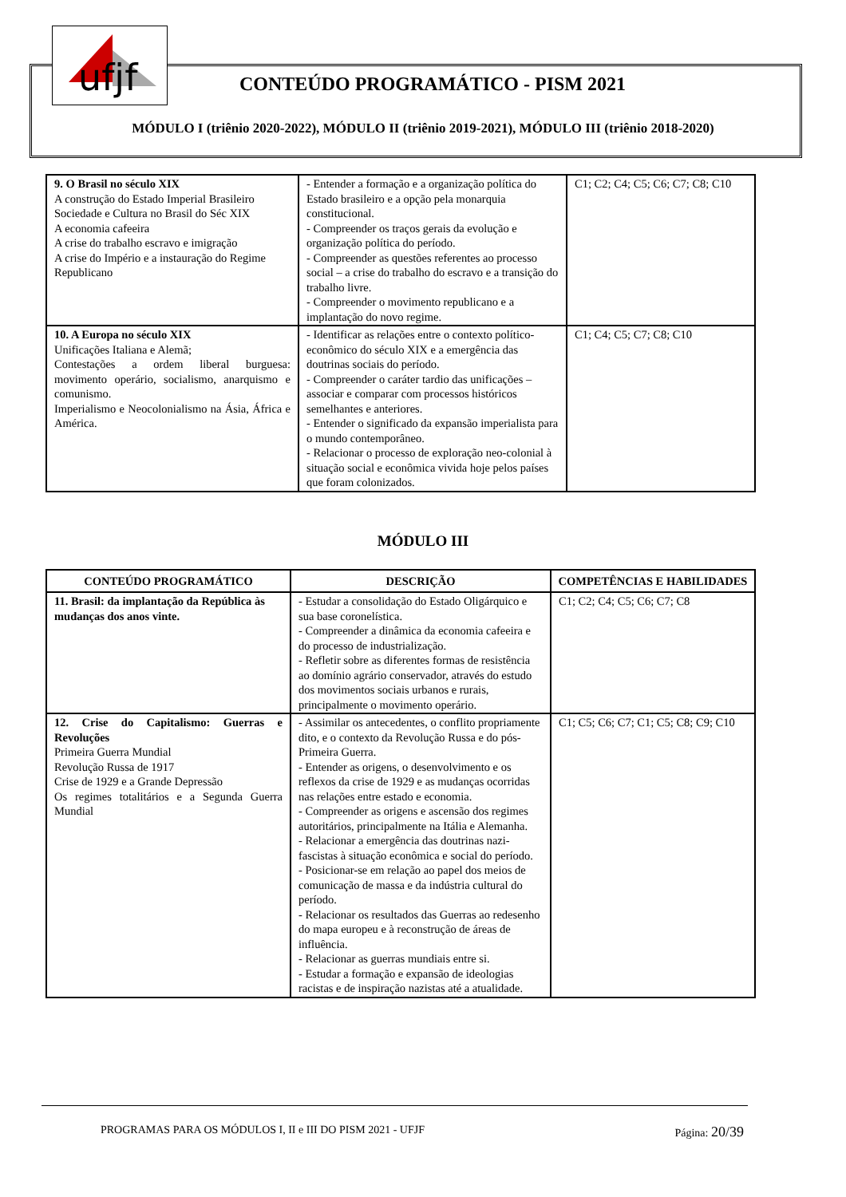ufjf
CONTEÚDO PROGRAMÁTICO - PISM 2021
MÓDULO I (triênio 2020-2022), MÓDULO II (triênio 2019-2021), MÓDULO III (triênio 2018-2020)
| 9. O Brasil no século XIX A construção do Estado Imperial Brasileiro Sociedade e Cultura no Brasil do Séc XIX A economia cafeeira A crise do trabalho escravo e imigração A crise do Império e a instauração do Regime Republicano | - Entender a formação e a organização política do Estado brasileiro e a opção pela monarquia constitucional. - Compreender os traços gerais da evolução e organização política do período. - Compreender as questões referentes ao processo social – a crise do trabalho do escravo e a transição do trabalho livre. - Compreender o movimento republicano e a implantação do novo regime. | C1; C2; C4; C5; C6; C7; C8; C10 |
| 10. A Europa no século XIX Unificações Italiana e Alemã; Contestações a ordem liberal burguesa: movimento operário, socialismo, anarquismo e comunismo. Imperialismo e Neocolonialismo na Ásia, África e América. | - Identificar as relações entre o contexto político-econômico do século XIX e a emergência das doutrinas sociais do período. - Compreender o caráter tardio das unificações – associar e comparar com processos históricos semelhantes e anteriores. - Entender o significado da expansão imperialista para o mundo contemporâneo. - Relacionar o processo de exploração neo-colonial à situação social e econômica vivida hoje pelos países que foram colonizados. | C1; C4; C5; C7; C8; C10 |
MÓDULO III
| CONTEÚDO PROGRAMÁTICO | DESCRIÇÃO | COMPETÊNCIAS E HABILIDADES |
| --- | --- | --- |
| 11. Brasil: da implantação da República às mudanças dos anos vinte. | - Estudar a consolidação do Estado Oligárquico e sua base coronelística. - Compreender a dinâmica da economia cafeeira e do processo de industrialização. - Refletir sobre as diferentes formas de resistência ao domínio agrário conservador, através do estudo dos movimentos sociais urbanos e rurais, principalmente o movimento operário. | C1; C2; C4; C5; C6; C7; C8 |
| 12. Crise do Capitalismo: Guerras e Revoluções Primeira Guerra Mundial Revolução Russa de 1917 Crise de 1929 e a Grande Depressão Os regimes totalitários e a Segunda Guerra Mundial | - Assimilar os antecedentes, o conflito propriamente dito, e o contexto da Revolução Russa e do pós-Primeira Guerra. - Entender as origens, o desenvolvimento e os reflexos da crise de 1929 e as mudanças ocorridas nas relações entre estado e economia. - Compreender as origens e ascensão dos regimes autoritários, principalmente na Itália e Alemanha. - Relacionar a emergência das doutrinas nazi-fascistas à situação econômica e social do período. - Posicionar-se em relação ao papel dos meios de comunicação de massa e da indústria cultural do período. - Relacionar os resultados das Guerras ao redesenho do mapa europeu e à reconstrução de áreas de influência. - Relacionar as guerras mundiais entre si. - Estudar a formação e expansão de ideologias racistas e de inspiração nazistas até a atualidade. | C1; C5; C6; C7; C1; C5; C8; C9; C10 |
PROGRAMAS PARA OS MÓDULOS I, II e III DO PISM 2021 - UFJF Página: 20/39